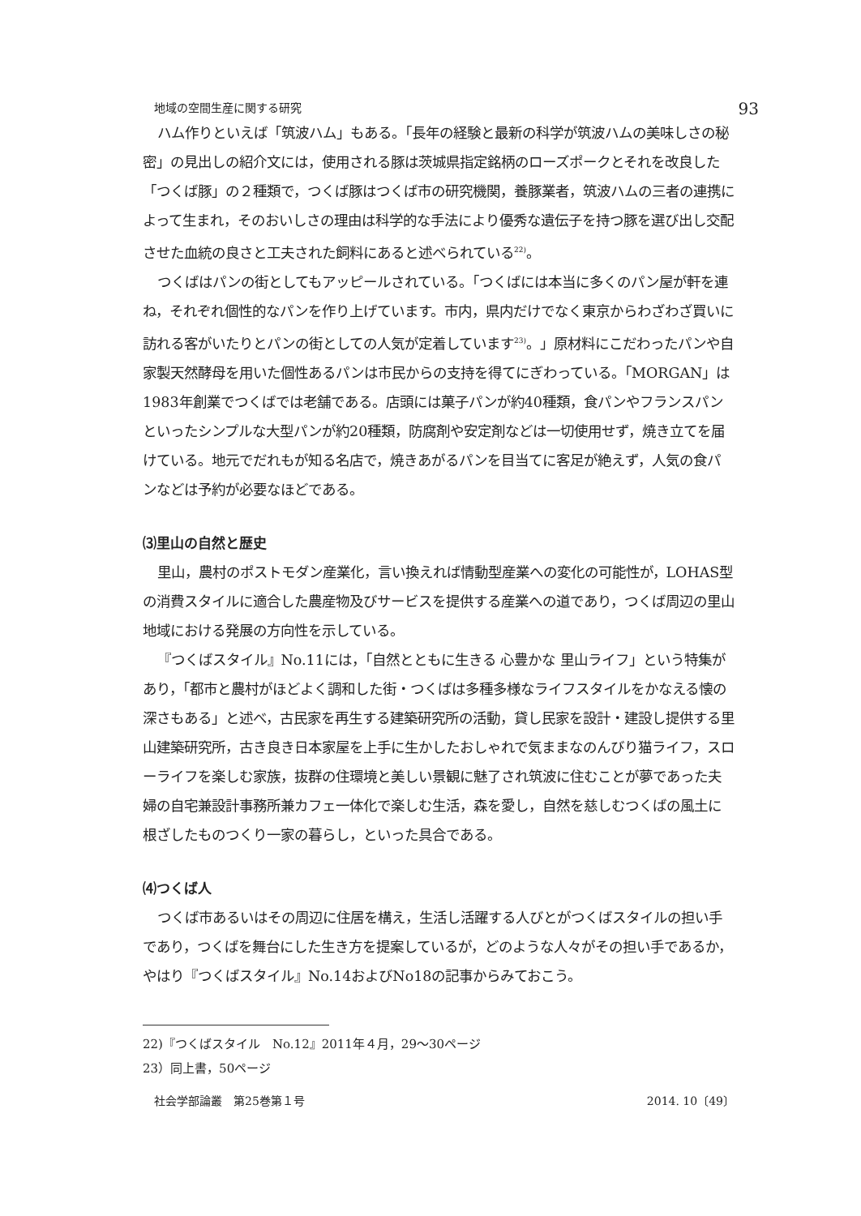地域の空間生産に関する研究 93
ハム作りといえば「筑波ハム」もある。「長年の経験と最新の科学が筑波ハムの美味しさの秘密」の見出しの紹介文には，使用される豚は茨城県指定銘柄のローズポークとそれを改良した「つくば豚」の２種類で，つくば豚はつくば市の研究機関，養豚業者，筑波ハムの三者の連携によって生まれ，そのおいしさの理由は科学的な手法により優秀な遺伝子を持つ豚を選び出し交配させた血統の良さと工夫された飼料にあると述べられている<sup>22)</sup>。
つくばはパンの街としてもアッピールされている。「つくばには本当に多くのパン屋が軒を連ね，それぞれ個性的なパンを作り上げています。市内，県内だけでなく東京からわざわざ買いに訪れる客がいたりとパンの街としての人気が定着しています<sup>23)</sup>。」原材料にこだわったパンや自家製天然酵母を用いた個性あるパンは市民からの支持を得てにぎわっている。「MORGAN」は1983年創業でつくばでは老舗である。店頭には菓子パンが約40種類，食パンやフランスパンといったシンプルな大型パンが約20種類，防腐剤や安定剤などは一切使用せず，焼き立てを届けている。地元でだれもが知る名店で，焼きあがるパンを目当てに客足が絶えず，人気の食パンなどは予約が必要なほどである。
⑶里山の自然と歴史
里山，農村のポストモダン産業化，言い換えれば情動型産業への変化の可能性が，LOHAS型の消費スタイルに適合した農産物及びサービスを提供する産業への道であり，つくば周辺の里山地域における発展の方向性を示している。
『つくばスタイル』No.11には，「自然とともに生きる 心豊かな 里山ライフ」という特集があり，「都市と農村がほどよく調和した街・つくばは多種多様なライフスタイルをかなえる懐の深さもある」と述べ，古民家を再生する建築研究所の活動，貸し民家を設計・建設し提供する里山建築研究所，古き良き日本家屋を上手に生かしたおしゃれで気ままなのんびり猫ライフ，スローライフを楽しむ家族，抜群の住環境と美しい景観に魅了され筑波に住むことが夢であった夫婦の自宅兼設計事務所兼カフェ一体化で楽しむ生活，森を愛し，自然を慈しむつくばの風土に根ざしたものつくり一家の暮らし，といった具合である。
⑷つくば人
つくば市あるいはその周辺に住居を構え，生活し活躍する人びとがつくばスタイルの担い手であり，つくばを舞台にした生き方を提案しているが，どのような人々がその担い手であるか，やはり『つくばスタイル』No.14およびNo18の記事からみておこう。
22)『つくばスタイル　No.12』2011年４月，29～30ページ
23）同上書，50ページ
社会学部論叢　第25巻第１号 2014. 10〔49〕